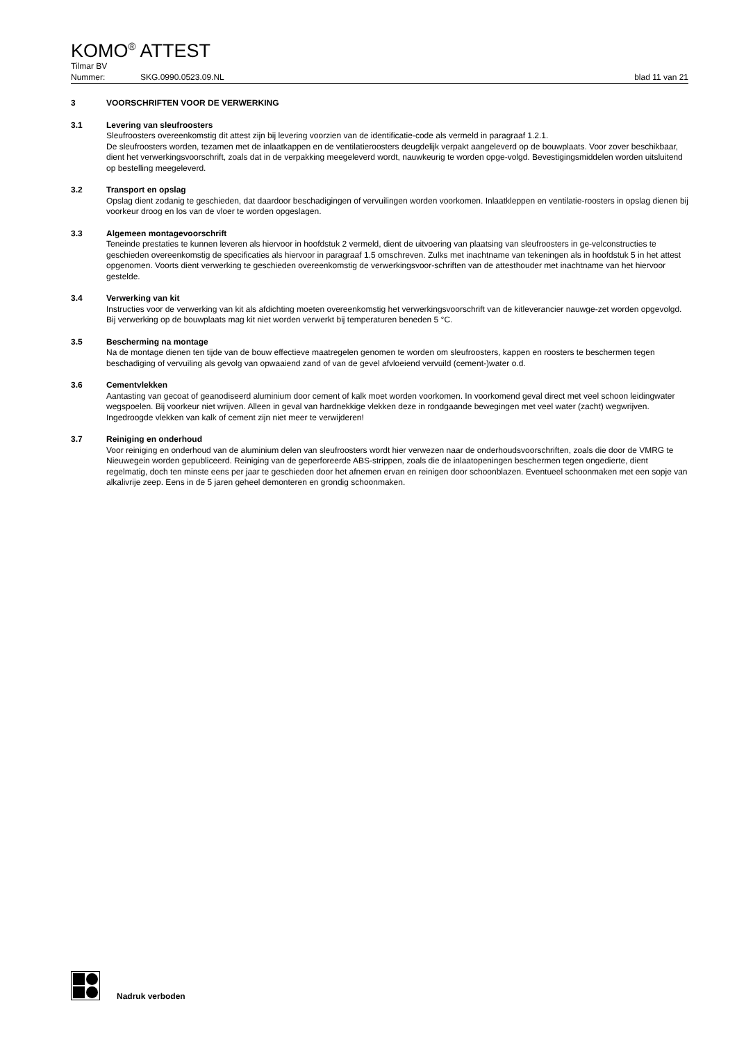KOMO<sup>®</sup> ATTEST
Tilmar BV
Nummer: SKG.0990.0523.09.NL blad 11 van 21
3 VOORSCHRIFTEN VOOR DE VERWERKING
3.1 Levering van sleufroosters
Sleufroosters overeenkomstig dit attest zijn bij levering voorzien van de identificatie-code als vermeld in paragraaf 1.2.1.
De sleufroosters worden, tezamen met de inlaatkappen en de ventilatieroosters deugdelijk verpakt aangeleverd op de bouwplaats. Voor zover beschikbaar, dient het verwerkingsvoorschrift, zoals dat in de verpakking meegeleverd wordt, nauwkeurig te worden opge-volgd. Bevestigingsmiddelen worden uitsluitend op bestelling meegeleverd.
3.2 Transport en opslag
Opslag dient zodanig te geschieden, dat daardoor beschadigingen of vervuilingen worden voorkomen. Inlaatkleppen en ventilatie-roosters in opslag dienen bij voorkeur droog en los van de vloer te worden opgeslagen.
3.3 Algemeen montagevoorschrift
Teneinde prestaties te kunnen leveren als hiervoor in hoofdstuk 2 vermeld, dient de uitvoering van plaatsing van sleufroosters in ge-velconstructies te geschieden overeenkomstig de specificaties als hiervoor in paragraaf 1.5 omschreven. Zulks met inachtname van tekeningen als in hoofdstuk 5 in het attest opgenomen. Voorts dient verwerking te geschieden overeenkomstig de verwerkingsvoor-schriften van de attesthouder met inachtname van het hiervoor gestelde.
3.4 Verwerking van kit
Instructies voor de verwerking van kit als afdichting moeten overeenkomstig het verwerkingsvoorschrift van de kitleverancier nauwge-zet worden opgevolgd. Bij verwerking op de bouwplaats mag kit niet worden verwerkt bij temperaturen beneden 5 °C.
3.5 Bescherming na montage
Na de montage dienen ten tijde van de bouw effectieve maatregelen genomen te worden om sleufroosters, kappen en roosters te beschermen tegen beschadiging of vervuiling als gevolg van opwaaiend zand of van de gevel afvloeiend vervuild (cement-)water o.d.
3.6 Cementvlekken
Aantasting van gecoat of geanodiseerd aluminium door cement of kalk moet worden voorkomen. In voorkomend geval direct met veel schoon leidingwater wegspoelen. Bij voorkeur niet wrijven. Alleen in geval van hardnekkige vlekken deze in rondgaande bewegingen met veel water (zacht) wegwrijven. Ingedroogde vlekken van kalk of cement zijn niet meer te verwijderen!
3.7 Reiniging en onderhoud
Voor reiniging en onderhoud van de aluminium delen van sleufroosters wordt hier verwezen naar de onderhoudsvoorschriften, zoals die door de VMRG te Nieuwegein worden gepubliceerd. Reiniging van de geperforeerde ABS-strippen, zoals die de inlaatopeningen beschermen tegen ongedierte, dient regelmatig, doch ten minste eens per jaar te geschieden door het afnemen ervan en reinigen door schoonblazen. Eventueel schoonmaken met een sopje van alkalivrije zeep. Eens in de 5 jaren geheel demonteren en grondig schoonmaken.
Nadruk verboden